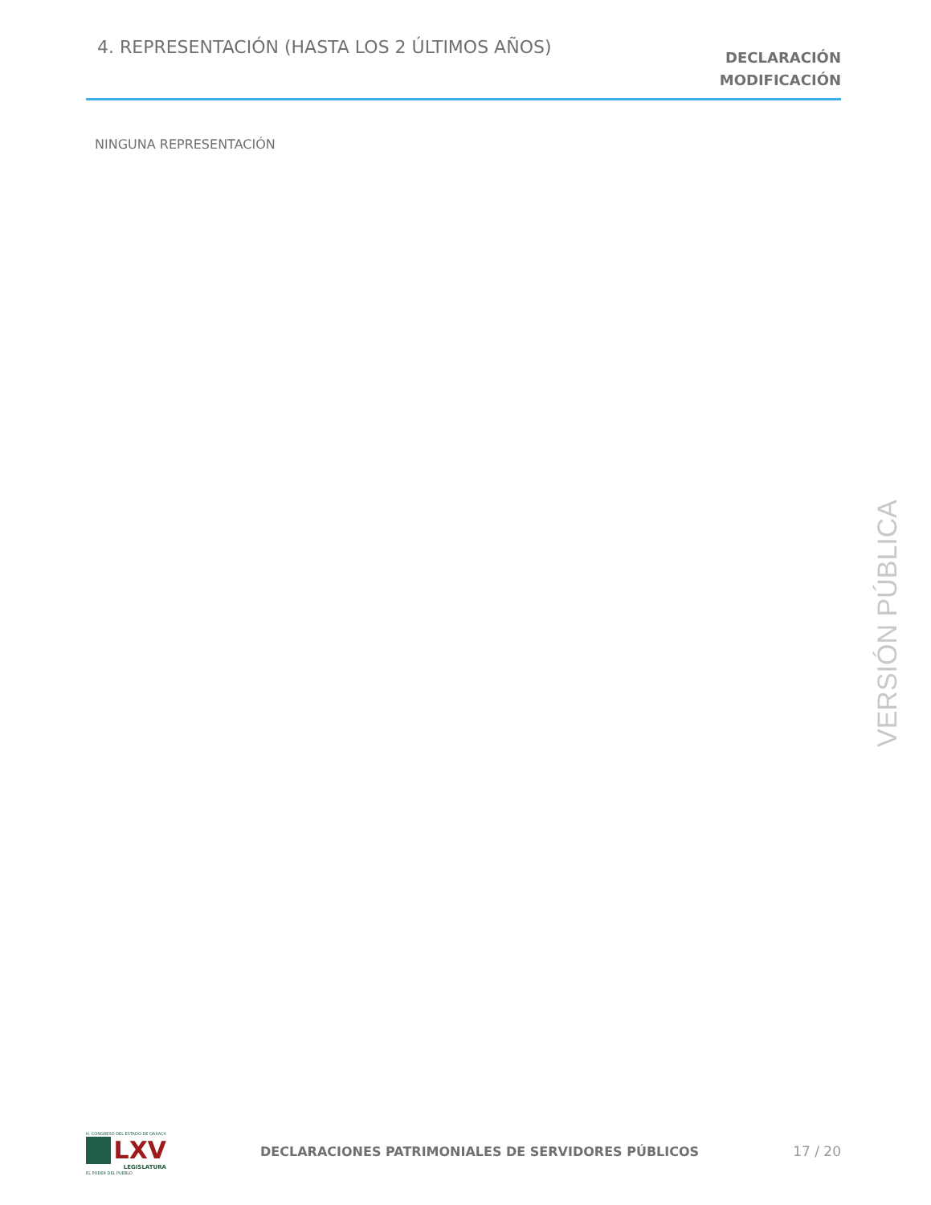4. REPRESENTACIÓN (HASTA LOS 2 ÚLTIMOS AÑOS)
DECLARACIÓN
MODIFICACIÓN
NINGUNA REPRESENTACIÓN
VERSIÓN PÚBLICA
H. CONGRESO DEL ESTADO DE OAXACA
LXV
LEGISLATURA
EL PODER DEL PUEBLO
DECLARACIONES PATRIMONIALES DE SERVIDORES PÚBLICOS
17 / 20